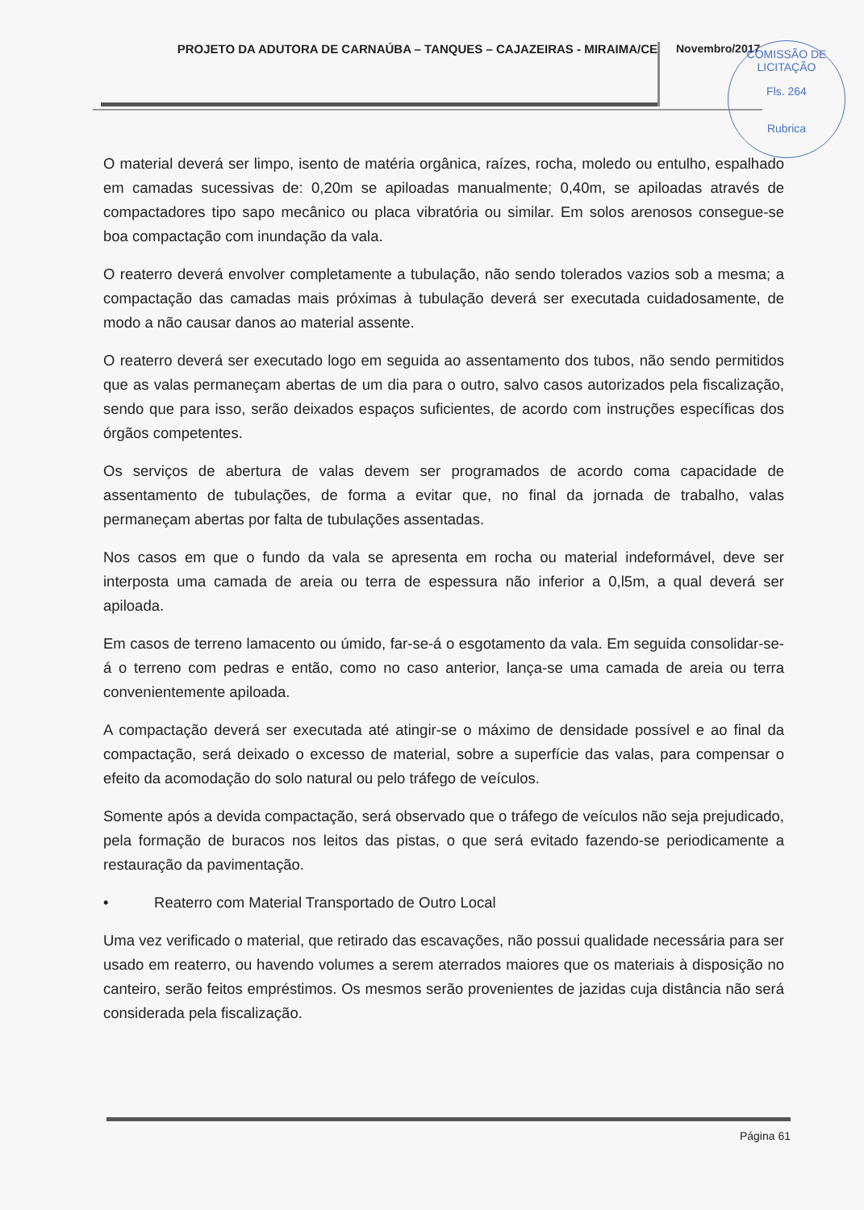PROJETO DA ADUTORA DE CARNAÚBA – TANQUES – CAJAZEIRAS - MIRAIMA/CE
Novembro/2017
COMISSÃO DE LICITAÇÃO
Fls. 264
Rubrica
O material deverá ser limpo, isento de matéria orgânica, raízes, rocha, moledo ou entulho, espalhado em camadas sucessivas de: 0,20m se apiloadas manualmente; 0,40m, se apiloadas através de compactadores tipo sapo mecânico ou placa vibratória ou similar. Em solos arenosos consegue-se boa compactação com inundação da vala.
O reaterro deverá envolver completamente a tubulação, não sendo tolerados vazios sob a mesma; a compactação das camadas mais próximas à tubulação deverá ser executada cuidadosamente, de modo a não causar danos ao material assente.
O reaterro deverá ser executado logo em seguida ao assentamento dos tubos, não sendo permitidos que as valas permaneçam abertas de um dia para o outro, salvo casos autorizados pela fiscalização, sendo que para isso, serão deixados espaços suficientes, de acordo com instruções específicas dos órgãos competentes.
Os serviços de abertura de valas devem ser programados de acordo coma capacidade de assentamento de tubulações, de forma a evitar que, no final da jornada de trabalho, valas permaneçam abertas por falta de tubulações assentadas.
Nos casos em que o fundo da vala se apresenta em rocha ou material indeformável, deve ser interposta uma camada de areia ou terra de espessura não inferior a 0,l5m, a qual deverá ser apiloada.
Em casos de terreno lamacento ou úmido, far-se-á o esgotamento da vala. Em seguida consolidar-se-á o terreno com pedras e então, como no caso anterior, lança-se uma camada de areia ou terra convenientemente apiloada.
A compactação deverá ser executada até atingir-se o máximo de densidade possível e ao final da compactação, será deixado o excesso de material, sobre a superfície das valas, para compensar o efeito da acomodação do solo natural ou pelo tráfego de veículos.
Somente após a devida compactação, será observado que o tráfego de veículos não seja prejudicado, pela formação de buracos nos leitos das pistas, o que será evitado fazendo-se periodicamente a restauração da pavimentação.
• Reaterro com Material Transportado de Outro Local
Uma vez verificado o material, que retirado das escavações, não possui qualidade necessária para ser usado em reaterro, ou havendo volumes a serem aterrados maiores que os materiais à disposição no canteiro, serão feitos empréstimos. Os mesmos serão provenientes de jazidas cuja distância não será considerada pela fiscalização.
Página 61